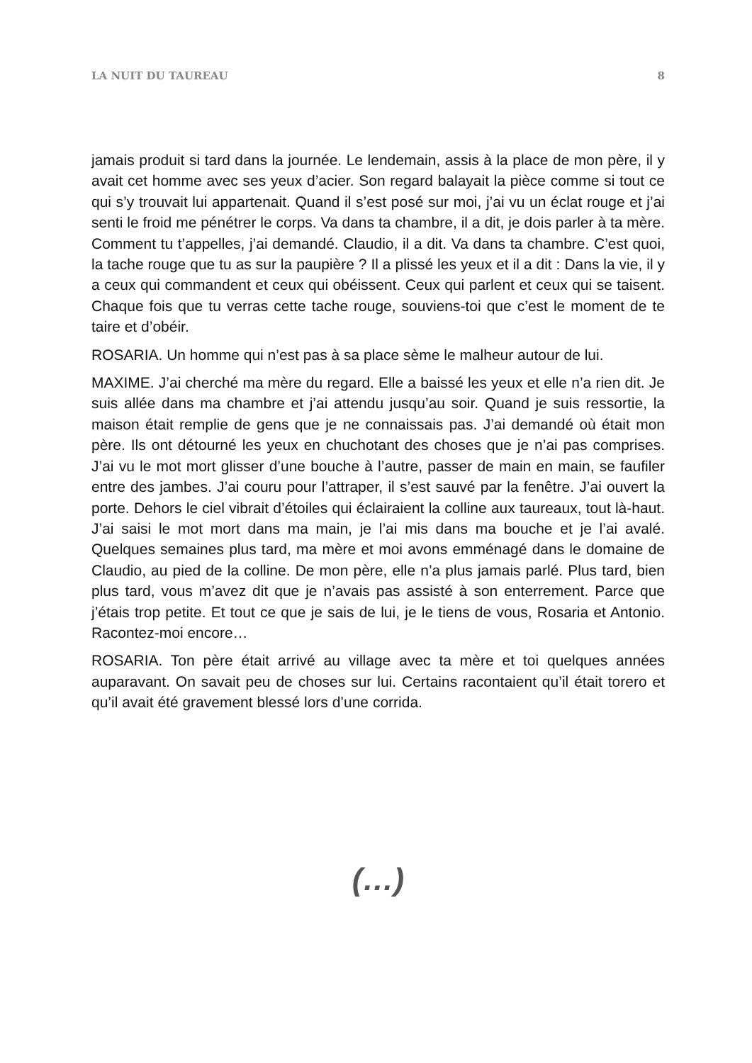LA NUIT DU TAUREAU 8
jamais produit si tard dans la journée. Le lendemain, assis à la place de mon père, il y avait cet homme avec ses yeux d’acier. Son regard balayait la pièce comme si tout ce qui s’y trouvait lui appartenait. Quand il s’est posé sur moi, j’ai vu un éclat rouge et j’ai senti le froid me pénétrer le corps. Va dans ta chambre, il a dit, je dois parler à ta mère. Comment tu t’appelles, j’ai demandé. Claudio, il a dit. Va dans ta chambre. C’est quoi, la tache rouge que tu as sur la paupière ? Il a plissé les yeux et il a dit : Dans la vie, il y a ceux qui commandent et ceux qui obéissent. Ceux qui parlent et ceux qui se taisent. Chaque fois que tu verras cette tache rouge, souviens-toi que c’est le moment de te taire et d’obéir.
ROSARIA. Un homme qui n’est pas à sa place sème le malheur autour de lui.
MAXIME. J’ai cherché ma mère du regard. Elle a baissé les yeux et elle n’a rien dit. Je suis allée dans ma chambre et j’ai attendu jusqu’au soir. Quand je suis ressortie, la maison était remplie de gens que je ne connaissais pas. J’ai demandé où était mon père. Ils ont détourné les yeux en chuchotant des choses que je n’ai pas comprises. J’ai vu le mot mort glisser d’une bouche à l’autre, passer de main en main, se faufiler entre des jambes. J’ai couru pour l’attraper, il s’est sauvé par la fenêtre. J’ai ouvert la porte. Dehors le ciel vibrait d’étoiles qui éclairaient la colline aux taureaux, tout là-haut. J’ai saisi le mot mort dans ma main, je l’ai mis dans ma bouche et je l’ai avalé. Quelques semaines plus tard, ma mère et moi avons emménagé dans le domaine de Claudio, au pied de la colline. De mon père, elle n’a plus jamais parlé. Plus tard, bien plus tard, vous m’avez dit que je n’avais pas assisté à son enterrement. Parce que j’étais trop petite. Et tout ce que je sais de lui, je le tiens de vous, Rosaria et Antonio. Racontez-moi encore…
ROSARIA. Ton père était arrivé au village avec ta mère et toi quelques années auparavant. On savait peu de choses sur lui. Certains racontaient qu’il était torero et qu’il avait été gravement blessé lors d’une corrida.
(…)